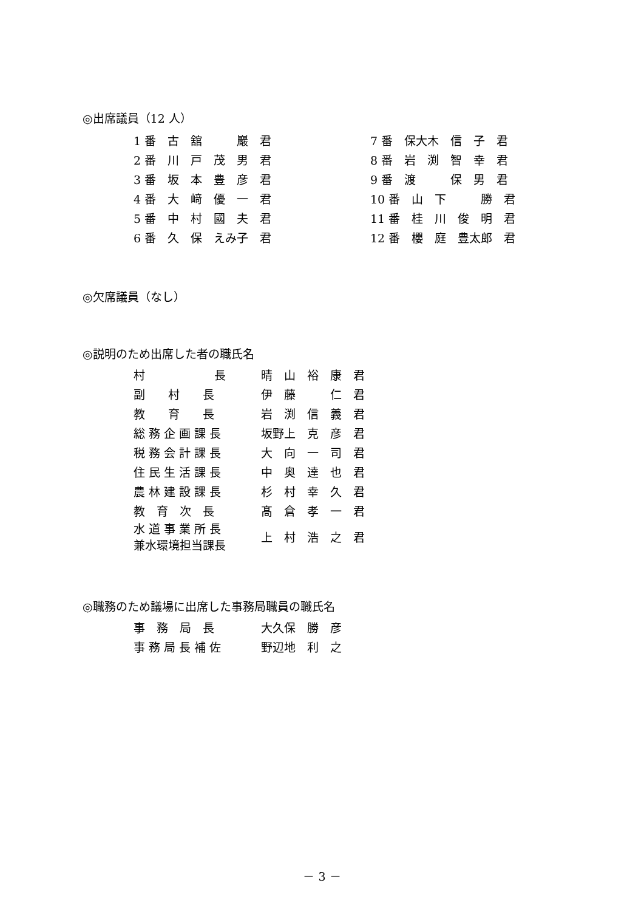◎出席議員（12 人）
| 1 番 古 舘 巖 君 | 7 番 保大木 信 子 君 |
| 2 番 川 戸 茂 男 君 | 8 番 岩 渕 智 幸 君 |
| 3 番 坂 本 豊 彦 君 | 9 番 渡 保 男 君 |
| 4 番 大 﨑 優 一 君 | 10 番 山 下 勝 君 |
| 5 番 中 村 國 夫 君 | 11 番 桂 川 俊 明 君 |
| 6 番 久 保 えみ子 君 | 12 番 櫻 庭 豊太郎 君 |
◎欠席議員（なし）
◎説明のため出席した者の職氏名
| 村 長 | 晴 山 裕 康 君 |
| 副 村 長 | 伊 藤 仁 君 |
| 教 育 長 | 岩 渕 信 義 君 |
| 総 務 企 画 課 長 | 坂野上 克 彦 君 |
| 税 務 会 計 課 長 | 大 向 一 司 君 |
| 住 民 生 活 課 長 | 中 奥 達 也 君 |
| 農 林 建 設 課 長 | 杉 村 幸 久 君 |
| 教 育 次 長 | 髙 倉 孝 一 君 |
| 水 道 事 業 所 長 兼水環境担当課長 | 上 村 浩 之 君 |
◎職務のため議場に出席した事務局職員の職氏名
| 事 務 局 長 | 大久保 勝 彦 |
| 事 務 局 長 補 佐 | 野辺地 利 之 |
－ 3 －